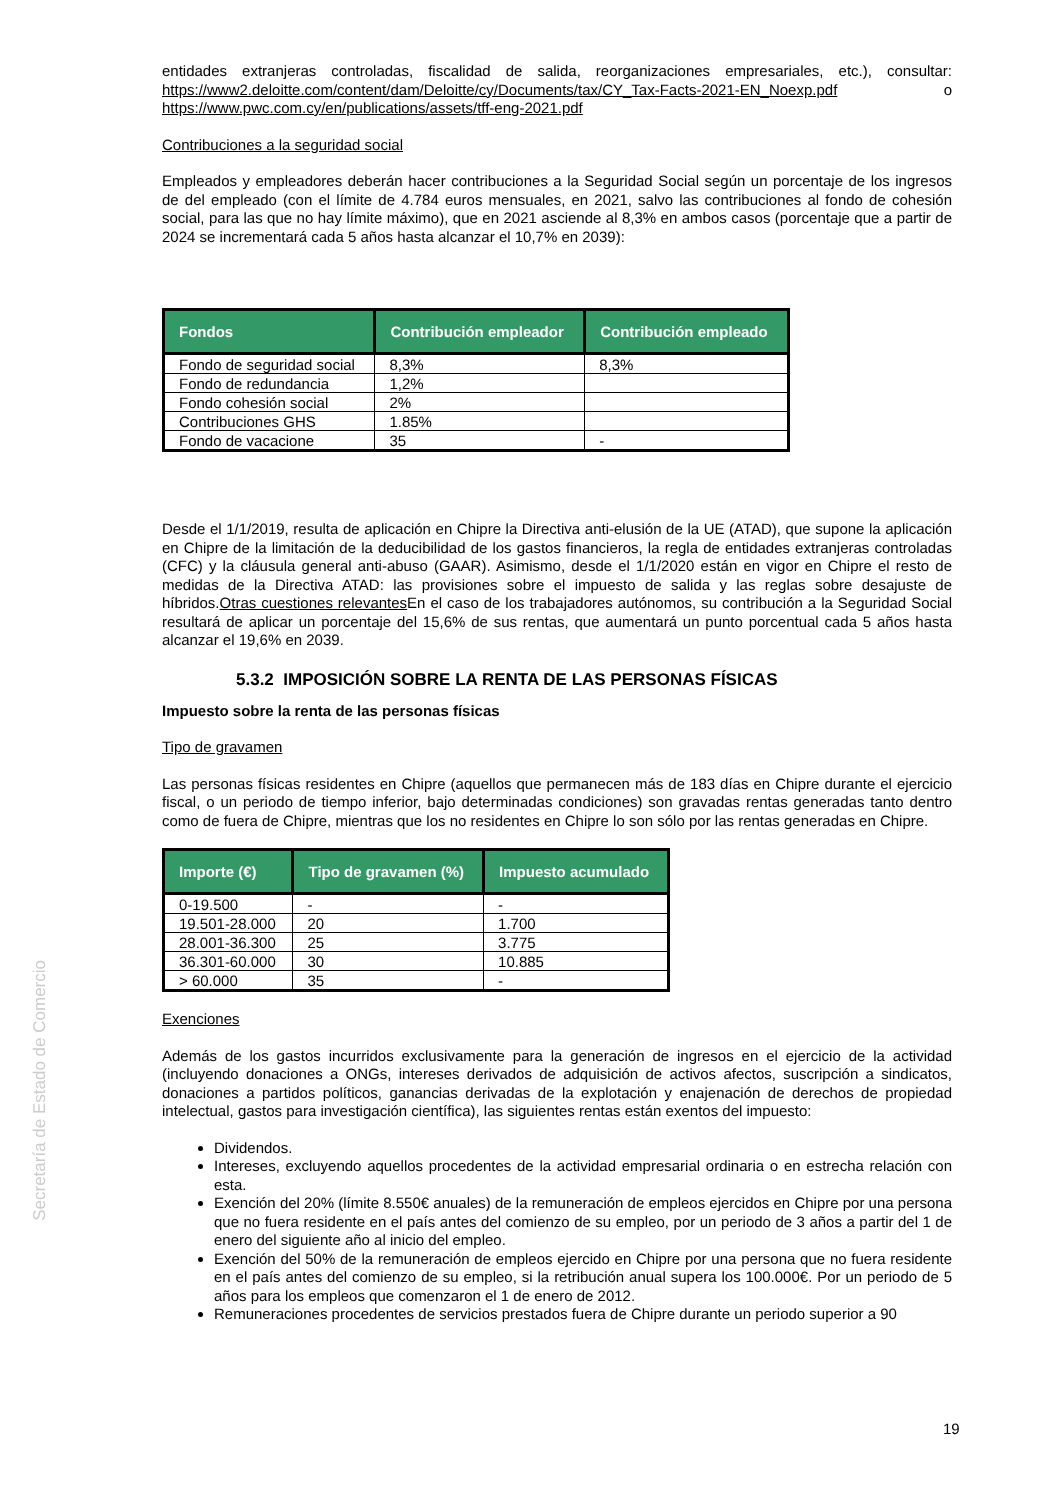Secretaría de Estado de Comercio
entidades extranjeras controladas, fiscalidad de salida, reorganizaciones empresariales, etc.), consultar: https://www2.deloitte.com/content/dam/Deloitte/cy/Documents/tax/CY_Tax-Facts-2021-EN_Noexp.pdf o https://www.pwc.com.cy/en/publications/assets/tff-eng-2021.pdf
Contribuciones a la seguridad social
Empleados y empleadores deberán hacer contribuciones a la Seguridad Social según un porcentaje de los ingresos de del empleado (con el límite de 4.784 euros mensuales, en 2021, salvo las contribuciones al fondo de cohesión social, para las que no hay límite máximo), que en 2021 asciende al 8,3% en ambos casos (porcentaje que a partir de 2024 se incrementará cada 5 años hasta alcanzar el 10,7% en 2039):
| Fondos | Contribución empleador | Contribución empleado |
| --- | --- | --- |
| Fondo de seguridad social | 8,3% | 8,3% |
| Fondo de redundancia | 1,2% | |
| Fondo cohesión social | 2% | |
| Contribuciones GHS | 1.85% | |
| Fondo de vacacione | 35 | - |
Desde el 1/1/2019, resulta de aplicación en Chipre la Directiva anti-elusión de la UE (ATAD), que supone la aplicación en Chipre de la limitación de la deducibilidad de los gastos financieros, la regla de entidades extranjeras controladas (CFC) y la cláusula general anti-abuso (GAAR). Asimismo, desde el 1/1/2020 están en vigor en Chipre el resto de medidas de la Directiva ATAD: las provisiones sobre el impuesto de salida y las reglas sobre desajuste de híbridos.Otras cuestiones relevantes En el caso de los trabajadores autónomos, su contribución a la Seguridad Social resultará de aplicar un porcentaje del 15,6% de sus rentas, que aumentará un punto porcentual cada 5 años hasta alcanzar el 19,6% en 2039.
5.3.2 IMPOSICIÓN SOBRE LA RENTA DE LAS PERSONAS FÍSICAS
Impuesto sobre la renta de las personas físicas
Tipo de gravamen
Las personas físicas residentes en Chipre (aquellos que permanecen más de 183 días en Chipre durante el ejercicio fiscal, o un periodo de tiempo inferior, bajo determinadas condiciones) son gravadas rentas generadas tanto dentro como de fuera de Chipre, mientras que los no residentes en Chipre lo son sólo por las rentas generadas en Chipre.
| Importe (€) | Tipo de gravamen (%) | Impuesto acumulado |
| --- | --- | --- |
| 0-19.500 | - | - |
| 19.501-28.000 | 20 | 1.700 |
| 28.001-36.300 | 25 | 3.775 |
| 36.301-60.000 | 30 | 10.885 |
| > 60.000 | 35 | - |
Exenciones
Además de los gastos incurridos exclusivamente para la generación de ingresos en el ejercicio de la actividad (incluyendo donaciones a ONGs, intereses derivados de adquisición de activos afectos, suscripción a sindicatos, donaciones a partidos políticos, ganancias derivadas de la explotación y enajenación de derechos de propiedad intelectual, gastos para investigación científica), las siguientes rentas están exentos del impuesto:
Dividendos.
Intereses, excluyendo aquellos procedentes de la actividad empresarial ordinaria o en estrecha relación con esta.
Exención del 20% (límite 8.550€ anuales) de la remuneración de empleos ejercidos en Chipre por una persona que no fuera residente en el país antes del comienzo de su empleo, por un periodo de 3 años a partir del 1 de enero del siguiente año al inicio del empleo.
Exención del 50% de la remuneración de empleos ejercido en Chipre por una persona que no fuera residente en el país antes del comienzo de su empleo, si la retribución anual supera los 100.000€. Por un periodo de 5 años para los empleos que comenzaron el 1 de enero de 2012.
Remuneraciones procedentes de servicios prestados fuera de Chipre durante un periodo superior a 90
19